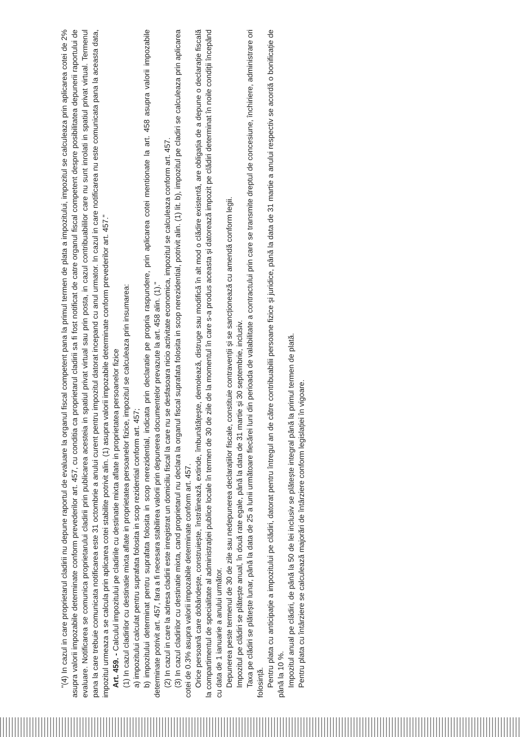"(4) In cazul in care proprietarul cladirii nu depune raportul de evaluare la organul fiscal competent pana la primul termen de plata a impozitului, impozitul se calculeaza prin aplicarea cotei de 2% asupra valorii impozabile determinate conform prevederilor art. 457, cu conditia ca proprietarul cladirii sa fi fost notificat de catre organul fiscal competent despre posibilitatea depunerii raportului de evaluare. Notificarea se comunica proprietarului cladirii prin publicarea acesteia in spatiul privat virtual sau prin posta, in cazul contribuabililor care nu sunt inrolati in spatiul privat virtual. Termenul pana la care trebuie comunicata notificarea este 31 octombrie a anului curent pentru impozitul datorat incepand cu anul urmator. In cazul in care notificarea nu este comunicata pana la aceasta data, impozitul urmeaza a se calcula prin aplicarea cotei stabilite potrivit alin. (1) asupra valorii impozabile determinate conform prevederilor art. 457."
Art. 459. - Calculul impozitului pe cladirile cu destinatie mixta aflate in proprietatea persoanelor fizice
(1) In cazul cladirilor cu destinatie mixta aflate in proprietatea persoanelor fizice, impozitul se calculeaza prin insumarea:
a) impozitului calculat pentru suprafata folosita in scop rezidential conform art. 457;
b) impozitului determinat pentru suprafata folosita in scop nerezidential, indicata prin declaratie pe propria raspundere, prin aplicarea cotei mentionate la art. 458 asupra valorii impozabile determinate potrivit art. 457, fara a fi necesara stabilirea valorii prin depunerea documentelor prevazute la art. 458 alin. (1)."
(2) In cazul in care la adresa cladirii este inregistrat un domiciliu fiscal la care nu se desfasoara nicio activitate economica, impozitul se calculeaza conform art. 457.
(3) In cazul cladirilor cu destinatie mixta, cand proprietarul nu declara la organul fiscal suprafata folosita in scop nerezidential, potrivit alin. (1) lit. b), impozitul pe cladiri se calculeaza prin aplicarea cotei de 0.3% asupra valorii impozabile determinate conform art. 457.
Orice persoană care dobândește, construiește, înstrăinează, extinde, îmbunătățește, demolează, distruge sau modifică în alt mod o clădire existentă, are obligația de a depune o declarație fiscală la compartimentul de specialitate al administrației publice locale în termen de 30 de zile de la momentul în care s-a produs aceasta și datorează impozit pe clădiri determinat în noile condiții începând cu data de 1 ianuarie a anului următor.
Depunerea peste termenul de 30 de zile sau nedepunerea declarațiilor fiscale, constituie contravenții și se sancționează cu amendă conform legii.
Impozitul pe clădiri se plătește anual, în două rate egale, până la data de 31 martie și 30 septembrie, inclusiv.
Taxa pe clădiri se plătește lunar, până la data de 25 a lunii următoare fiecărei luni din perioada de valabilitate a contractului prin care se transmite dreptul de concesiune, închiriere, administrare ori folosință.
Pentru plata cu anticipație a impozitului pe clădiri, datorat pentru întregul an de către contribuabilii persoane fizice și juridice, până la data de 31 martie a anului respectiv se acordă o bonificație de până la 10 %.
Impozitul anual pe clădiri, de până la 50 de lei inclusiv se plătește integral până la primul termen de plată.
Pentru plata cu întârziere se calculează majorări de întârziere conform legislației în vigoare.